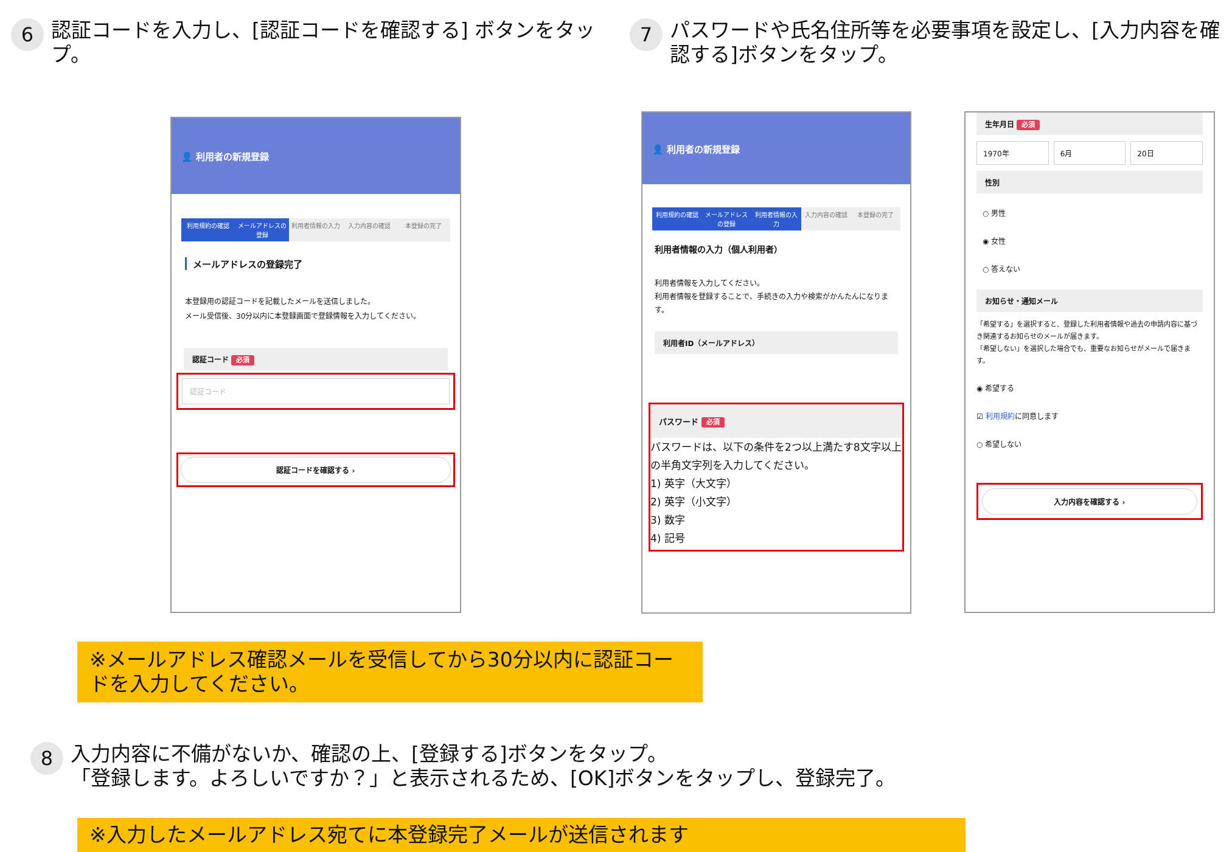6
認証コードを入力し、[認証コードを確認する] ボタンをタップ。
7
パスワードや氏名住所等を必要事項を設定し、[入力内容を確認する]ボタンをタップ。
👤 利用者の新規登録
利用規約の確認 メールアドレスの登録 利用者情報の入力 入力内容の確認 本登録の完了
メールアドレスの登録完了
本登録用の認証コードを記載したメールを送信しました。
メール受信後、30分以内に本登録画面で登録情報を入力してください。
認証コード 必須
認証コード
認証コードを確認する ›
👤 利用者の新規登録
利用規約の確認 メールアドレスの登録 利用者情報の入力 入力内容の確認 本登録の完了
利用者情報の入力（個人利用者）
利用者情報を入力してください。
利用者情報を登録することで、手続きの入力や検索がかんたんになります。
利用者ID（メールアドレス）
パスワード 必須
パスワードは、以下の条件を2つ以上満たす8文字以上の半角文字列を入力してください。
1) 英字（大文字）
2) 英字（小文字）
3) 数字
4) 記号
生年月日 必須
1970年 6月 20日
性別
○ 男性
◉ 女性
○ 答えない
お知らせ・通知メール
「希望する」を選択すると、登録した利用者情報や過去の申請内容に基づき関連するお知らせのメールが届きます。
「希望しない」を選択した場合でも、重要なお知らせがメールで届きます。
◉ 希望する
☑ 利用規約に同意します
○ 希望しない
入力内容を確認する ›
※メールアドレス確認メールを受信してから30分以内に認証コードを入力してください。
8
入力内容に不備がないか、確認の上、[登録する]ボタンをタップ。
「登録します。よろしいですか？」と表示されるため、[OK]ボタンをタップし、登録完了。
※入力したメールアドレス宛てに本登録完了メールが送信されます